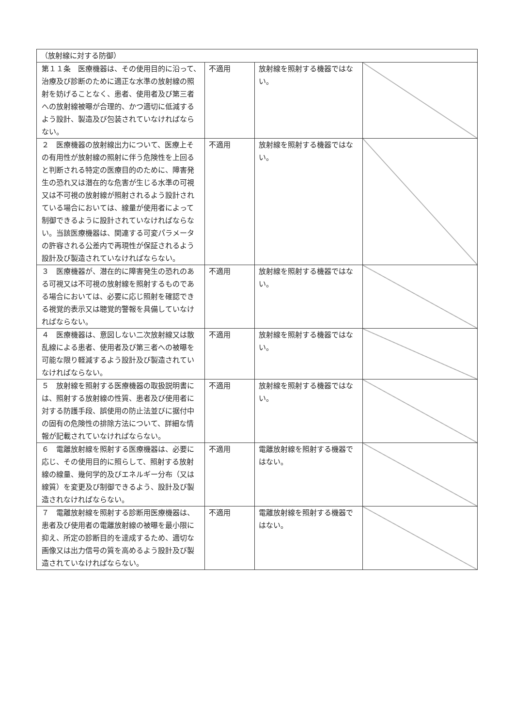| （放射線に対する防御） | | | |
| 第１１条 医療機器は、その使用目的に沿って、治療及び診断のために適正な水準の放射線の照射を妨げることなく、患者、使用者及び第三者への放射線被曝が合理的、かつ適切に低減するよう設計、製造及び包装されていなければならない。 | 不適用 | 放射線を照射する機器ではない。 | |
| ２ 医療機器の放射線出力について、医療上その有用性が放射線の照射に伴う危険性を上回ると判断される特定の医療目的のために、障害発生の恐れ又は潜在的な危害が生じる水準の可視又は不可視の放射線が照射されるよう設計されている場合においては、線量が使用者によって制御できるように設計されていなければならない。当該医療機器は、関連する可変パラメータの許容される公差内で再現性が保証されるよう設計及び製造されていなければならない。 | 不適用 | 放射線を照射する機器ではない。 | |
| ３ 医療機器が、潜在的に障害発生の恐れのある可視又は不可視の放射線を照射するものである場合においては、必要に応じ照射を確認できる視覚的表示又は聴覚的警報を具備していなければならない。 | 不適用 | 放射線を照射する機器ではない。 | |
| ４ 医療機器は、意図しない二次放射線又は散乱線による患者、使用者及び第三者への被曝を可能な限り軽減するよう設計及び製造されていなければならない。 | 不適用 | 放射線を照射する機器ではない。 | |
| ５ 放射線を照射する医療機器の取扱説明書には、照射する放射線の性質、患者及び使用者に対する防護手段、誤使用の防止法並びに据付中の固有の危険性の排除方法について、詳細な情報が記載されていなければならない。 | 不適用 | 放射線を照射する機器ではない。 | |
| ６ 電離放射線を照射する医療機器は、必要に応じ、その使用目的に照らして、照射する放射線の線量、幾何学的及びエネルギー分布（又は線質）を変更及び制御できるよう、設計及び製造されなければならない。 | 不適用 | 電離放射線を照射する機器ではない。 | |
| ７ 電離放射線を照射する診断用医療機器は、患者及び使用者の電離放射線の被曝を最小限に抑え、所定の診断目的を達成するため、適切な画像又は出力信号の質を高めるよう設計及び製造されていなければならない。 | 不適用 | 電離放射線を照射する機器ではない。 | |